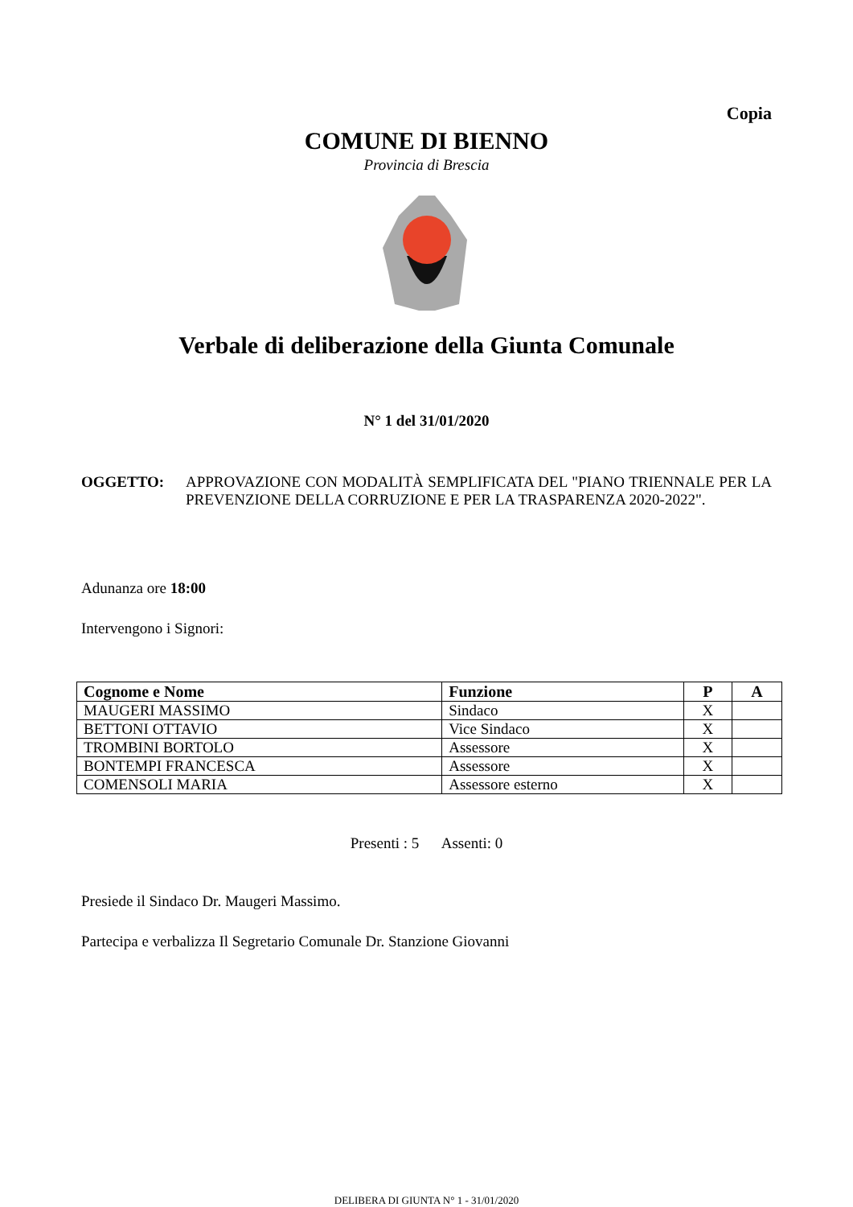Copia
COMUNE DI BIENNO
Provincia di Brescia
Verbale di deliberazione della Giunta Comunale
N° 1 del 31/01/2020
OGGETTO: APPROVAZIONE CON MODALITÀ SEMPLIFICATA DEL "PIANO TRIENNALE PER LA PREVENZIONE DELLA CORRUZIONE E PER LA TRASPARENZA 2020-2022".
Adunanza ore 18:00
Intervengono i Signori:
| Cognome e Nome | Funzione | P | A |
| --- | --- | --- | --- |
| MAUGERI MASSIMO | Sindaco | X | |
| BETTONI OTTAVIO | Vice Sindaco | X | |
| TROMBINI BORTOLO | Assessore | X | |
| BONTEMPI FRANCESCA | Assessore | X | |
| COMENSOLI MARIA | Assessore esterno | X | |
Presenti : 5 Assenti: 0
Presiede il Sindaco Dr. Maugeri Massimo.
Partecipa e verbalizza Il Segretario Comunale Dr. Stanzione Giovanni
DELIBERA DI GIUNTA N° 1 - 31/01/2020